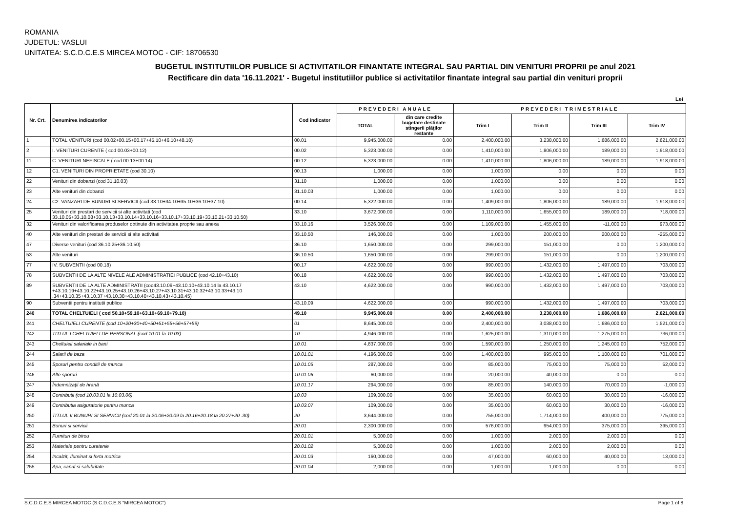ROMANIA
JUDETUL: VASLUI
UNITATEA: S.C.D.C.E.S MIRCEA MOTOC - CIF: 18706530
BUGETUL INSTITUTIILOR PUBLICE SI ACTIVITATILOR FINANTATE INTEGRAL SAU PARTIAL DIN VENITURI PROPRII pe anul 2021
Rectificare din data '16.11.2021' - Bugetul institutiilor publice si activitatilor finantate integral sau partial din venituri proprii
Lei
| Nr. Crt. | Denumirea indicatorilor | Cod indicator | PREVEDERI ANUALE | | PREVEDERI TRIMESTRIALE | | | |
| --- | --- | --- | --- | --- | --- | --- | --- | --- |
| | | | TOTAL | din care credite bugetare destinate stingerii plăţilor restante | Trim I | Trim II | Trim III | Trim IV |
| 1 | TOTAL VENITURI (cod 00.02+00.15+00.17+45.10+46.10+48.10) | 00.01 | 9,945,000.00 | 0.00 | 2,400,000.00 | 3,238,000.00 | 1,686,000.00 | 2,621,000.00 |
| 2 | I. VENITURI CURENTE ( cod 00.03+00.12) | 00.02 | 5,323,000.00 | 0.00 | 1,410,000.00 | 1,806,000.00 | 189,000.00 | 1,918,000.00 |
| 11 | C. VENITURI NEFISCALE ( cod 00.13+00.14) | 00.12 | 5,323,000.00 | 0.00 | 1,410,000.00 | 1,806,000.00 | 189,000.00 | 1,918,000.00 |
| 12 | C1. VENITURI DIN PROPRIETATE (cod 30.10) | 00.13 | 1,000.00 | 0.00 | 1,000.00 | 0.00 | 0.00 | 0.00 |
| 22 | Venituri din dobanzi (cod 31.10.03) | 31.10 | 1,000.00 | 0.00 | 1,000.00 | 0.00 | 0.00 | 0.00 |
| 23 | Alte venituri din dobanzi | 31.10.03 | 1,000.00 | 0.00 | 1,000.00 | 0.00 | 0.00 | 0.00 |
| 24 | C2. VANZARI DE BUNURI SI SERVICII (cod 33.10+34.10+35.10+36.10+37.10) | 00.14 | 5,322,000.00 | 0.00 | 1,409,000.00 | 1,806,000.00 | 189,000.00 | 1,918,000.00 |
| 25 | Venituri din prestari de servicii si alte activitati (cod 33.10.05+33.10.08+33.10.13+33.10.14+33.10.16+33.10.17+33.10.19+33.10.21+33.10.50) | 33.10 | 3,672,000.00 | 0.00 | 1,110,000.00 | 1,655,000.00 | 189,000.00 | 718,000.00 |
| 32 | Venituri din valorificarea produselor obtinute din activitatea proprie sau anexa | 33.10.16 | 3,526,000.00 | 0.00 | 1,109,000.00 | 1,455,000.00 | -11,000.00 | 973,000.00 |
| 40 | Alte venituri din prestari de servicii si alte activitati | 33.10.50 | 146,000.00 | 0.00 | 1,000.00 | 200,000.00 | 200,000.00 | -255,000.00 |
| 47 | Diverse venituri (cod 36.10.25+36.10.50) | 36.10 | 1,650,000.00 | 0.00 | 299,000.00 | 151,000.00 | 0.00 | 1,200,000.00 |
| 53 | Alte venituri | 36.10.50 | 1,650,000.00 | 0.00 | 299,000.00 | 151,000.00 | 0.00 | 1,200,000.00 |
| 77 | IV. SUBVENTII (cod 00.18) | 00.17 | 4,622,000.00 | 0.00 | 990,000.00 | 1,432,000.00 | 1,497,000.00 | 703,000.00 |
| 78 | SUBVENTII DE LA ALTE NIVELE ALE ADMINISTRATIEI PUBLICE (cod 42.10+43.10) | 00.18 | 4,622,000.00 | 0.00 | 990,000.00 | 1,432,000.00 | 1,497,000.00 | 703,000.00 |
| 89 | SUBVENTII DE LA ALTE ADMINISTRATII (cod43.10.09+43.10.10+43.10.14 la 43.10.17 +43.10.19+43.10.22+43.10.25+43.10.26+43.10.27+43.10.31+43.10.32+43.10.33+43.10 .34+43.10.35+43.10.37+43.10.38+43.10.40+43.10.43+43.10.45) | 43.10 | 4,622,000.00 | 0.00 | 990,000.00 | 1,432,000.00 | 1,497,000.00 | 703,000.00 |
| 90 | Subventii pentru institutii publice | 43.10.09 | 4,622,000.00 | 0.00 | 990,000.00 | 1,432,000.00 | 1,497,000.00 | 703,000.00 |
| 240 | TOTAL CHELTUIELI ( cod 50.10+59.10+63.10+69.10+79.10) | 49.10 | 9,945,000.00 | 0.00 | 2,400,000.00 | 3,238,000.00 | 1,686,000.00 | 2,621,000.00 |
| 241 | CHELTUIELI CURENTE (cod 10+20+30+40+50+51+55+56+57+59) | 01 | 8,645,000.00 | 0.00 | 2,400,000.00 | 3,038,000.00 | 1,686,000.00 | 1,521,000.00 |
| 242 | TITLUL I CHELTUIELI DE PERSONAL (cod 10.01 la 10.03) | 10 | 4,946,000.00 | 0.00 | 1,625,000.00 | 1,310,000.00 | 1,275,000.00 | 736,000.00 |
| 243 | Cheltuieli salariale in bani | 10.01 | 4,837,000.00 | 0.00 | 1,590,000.00 | 1,250,000.00 | 1,245,000.00 | 752,000.00 |
| 244 | Salarii de baza | 10.01.01 | 4,196,000.00 | 0.00 | 1,400,000.00 | 995,000.00 | 1,100,000.00 | 701,000.00 |
| 245 | Sporuri pentru conditii de munca | 10.01.05 | 287,000.00 | 0.00 | 85,000.00 | 75,000.00 | 75,000.00 | 52,000.00 |
| 246 | Alte sporuri | 10.01.06 | 60,000.00 | 0.00 | 20,000.00 | 40,000.00 | 0.00 | 0.00 |
| 247 | Îndemnizaţii de hrană | 10.01.17 | 294,000.00 | 0.00 | 85,000.00 | 140,000.00 | 70,000.00 | -1,000.00 |
| 248 | Contributii (cod 10.03.01 la 10.03.06) | 10.03 | 109,000.00 | 0.00 | 35,000.00 | 60,000.00 | 30,000.00 | -16,000.00 |
| 249 | Contributia asiguratorie pentru munca | 10.03.07 | 109,000.00 | 0.00 | 35,000.00 | 60,000.00 | 30,000.00 | -16,000.00 |
| 250 | TITLUL II BUNURI SI SERVICII (cod 20.01 la 20.06+20.09 la 20.16+20.18 la 20.27+20 .30) | 20 | 3,644,000.00 | 0.00 | 755,000.00 | 1,714,000.00 | 400,000.00 | 775,000.00 |
| 251 | Bunuri si servicii | 20.01 | 2,300,000.00 | 0.00 | 576,000.00 | 954,000.00 | 375,000.00 | 395,000.00 |
| 252 | Furnituri de birou | 20.01.01 | 5,000.00 | 0.00 | 1,000.00 | 2,000.00 | 2,000.00 | 0.00 |
| 253 | Materiale pentru curatenie | 20.01.02 | 5,000.00 | 0.00 | 1,000.00 | 2,000.00 | 2,000.00 | 0.00 |
| 254 | Incalzit, Iluminat si forta motrica | 20.01.03 | 160,000.00 | 0.00 | 47,000.00 | 60,000.00 | 40,000.00 | 13,000.00 |
| 255 | Apa, canal si salubritate | 20.01.04 | 2,000.00 | 0.00 | 1,000.00 | 1,000.00 | 0.00 | 0.00 |
S.C.D.C.E.S MIRCEA MOTOC (S.C.D.C.E.S "MIRCEA MOTOC") Page 1 of 8